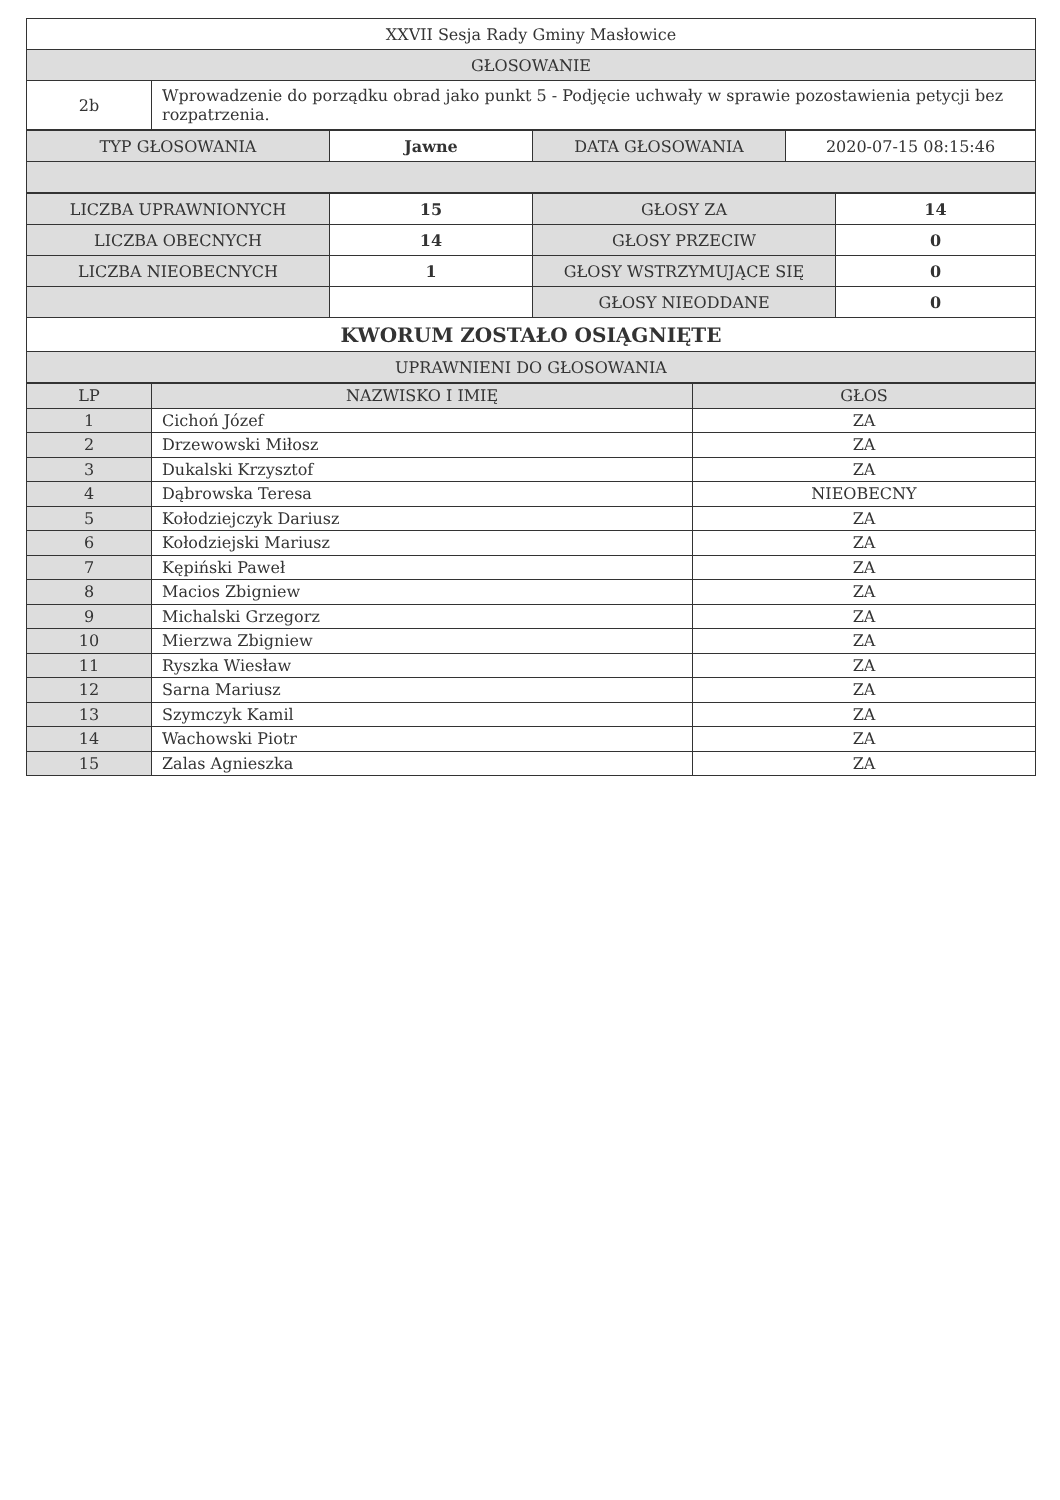| XXVII Sesja Rady Gminy Masłowice | |
| GŁOSOWANIE | |
| 2b | Wprowadzenie do porządku obrad jako punkt 5 - Podjęcie uchwały w sprawie pozostawienia petycji bez rozpatrzenia. |
| TYP GŁOSOWANIA | Jawne | DATA GŁOSOWANIA | 2020-07-15 08:15:46 |
| LICZBA UPRAWNIONYCH | 15 | GŁOSY ZA | 14 |
| LICZBA OBECNYCH | 14 | GŁOSY PRZECIW | 0 |
| LICZBA NIEOBECNYCH | 1 | GŁOSY WSTRZYMUJĄCE SIĘ | 0 |
| | | GŁOSY NIEODDANE | 0 |
| KWORUM ZOSTAŁO OSIĄGNIĘTE | | | |
| UPRAWNIENI DO GŁOSOWANIA | | | |
| LP | NAZWISKO I IMIĘ | GŁOS |
| --- | --- | --- |
| 1 | Cichoń Józef | ZA |
| 2 | Drzewowski Miłosz | ZA |
| 3 | Dukalski Krzysztof | ZA |
| 4 | Dąbrowska Teresa | NIEOBECNY |
| 5 | Kołodziejczyk Dariusz | ZA |
| 6 | Kołodziejski Mariusz | ZA |
| 7 | Kępiński Paweł | ZA |
| 8 | Macios Zbigniew | ZA |
| 9 | Michalski Grzegorz | ZA |
| 10 | Mierzwa Zbigniew | ZA |
| 11 | Ryszka Wiesław | ZA |
| 12 | Sarna Mariusz | ZA |
| 13 | Szymczyk Kamil | ZA |
| 14 | Wachowski Piotr | ZA |
| 15 | Zalas Agnieszka | ZA |